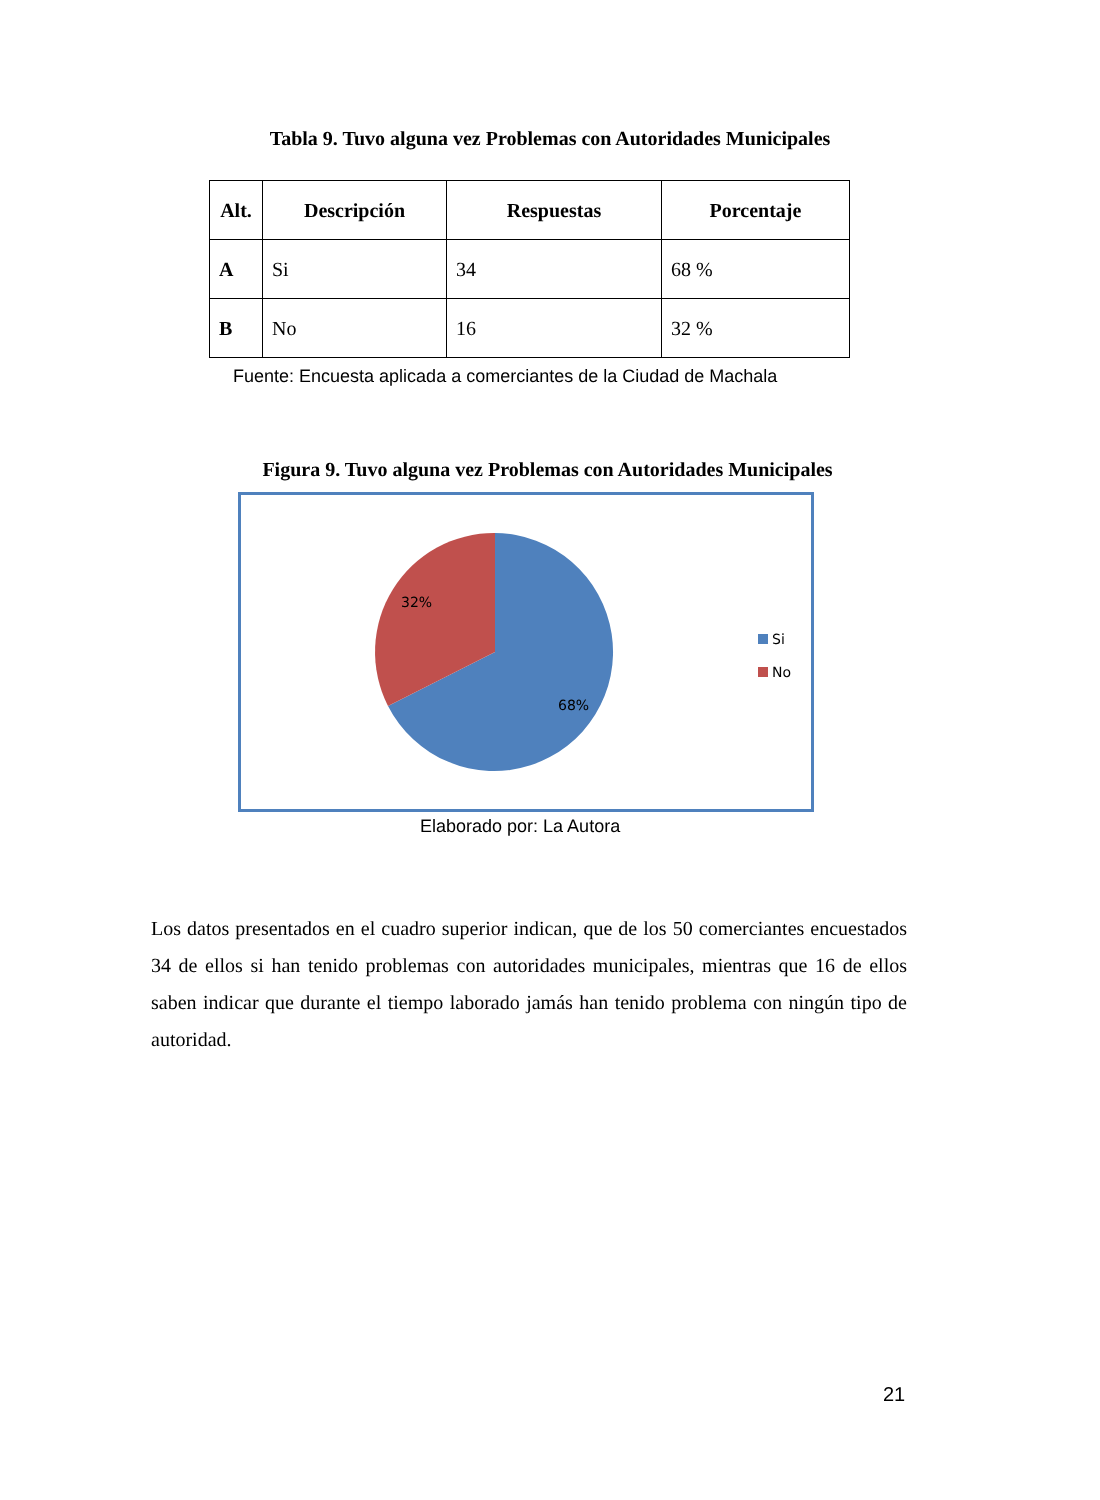Tabla 9. Tuvo alguna vez Problemas con Autoridades Municipales
| Alt. | Descripción | Respuestas | Porcentaje |
| --- | --- | --- | --- |
| A | Si | 34 | 68 % |
| B | No | 16 | 32 % |
Fuente: Encuesta aplicada a comerciantes de la Ciudad de Machala
Figura 9. Tuvo alguna vez Problemas con Autoridades Municipales
32%
68%
Si
No
Elaborado por: La Autora
Los datos presentados en el cuadro superior indican, que de los 50 comerciantes encuestados 34 de ellos si han tenido problemas con autoridades municipales, mientras que 16 de ellos saben indicar que durante el tiempo laborado jamás han tenido problema con ningún tipo de autoridad.
21